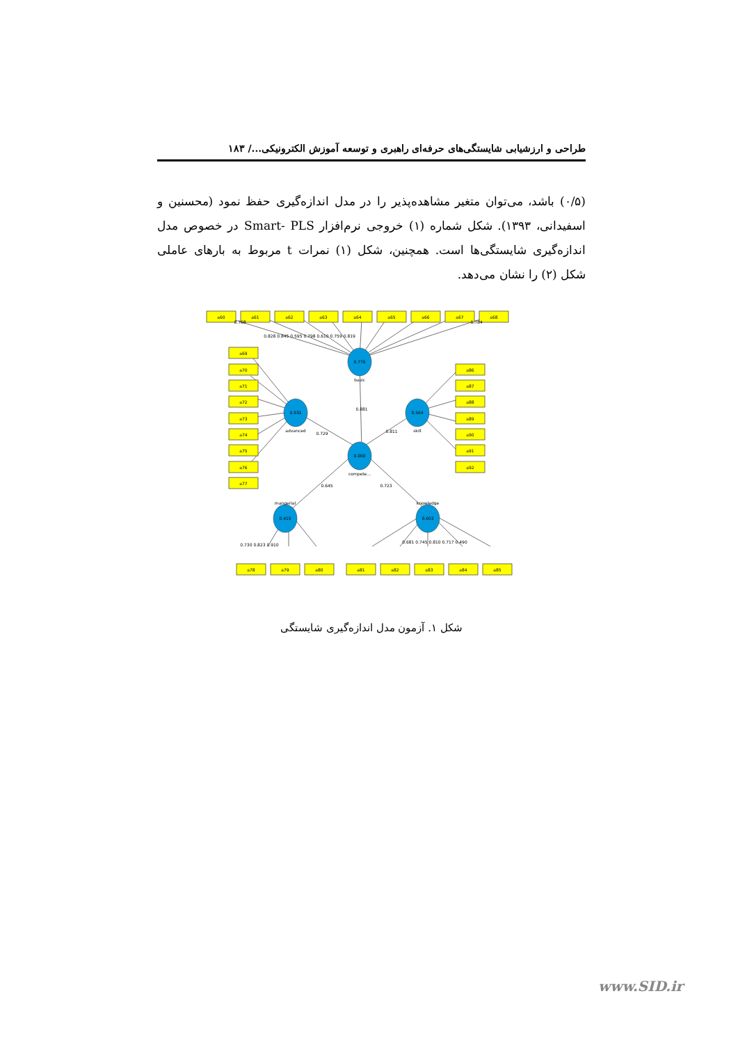طراحی و ارزشیابی شایستگی‌های حرفه‌ای راهبری و توسعه آموزش الکترونیکی.../ ۱۸۳
(۰/۵) باشد، می‌توان متغیر مشاهده‌پذیر را در مدل اندازه‌گیری حفظ نمود (محسنین و اسفیدانی، ۱۳۹۳). شکل شماره (۱) خروجی نرم‌افزار Smart- PLS در خصوص مدل اندازه‌گیری شایستگی‌ها است. همچنین، شکل (۱) نمرات t مربوط به بارهای عاملی شکل (۲) را نشان می‌دهد.
a60
a61
a62
a63
a64
a65
a66
a67
a68
a69
a70
a71
a72
a73
a74
a75
a76
a77
a86
a87
a88
a89
a90
a91
a92
a78
a79
a80
a81
a82
a83
a84
a85
0.776
0.531
0.564
0.000
0.415
0.603
basic
advanced
skill
compete...
mangerial
knowledge
0.881
0.729
0.811
0.645
0.723
0.768
0.828 0.845 0.595 0.798 0.610 0.759 0.819
0.784
0.730 0.823 0.910
0.681 0.745 0.810 0.717 0.490
شکل ۱. آزمون مدل اندازه‌گیری شایستگی
www.SID.ir